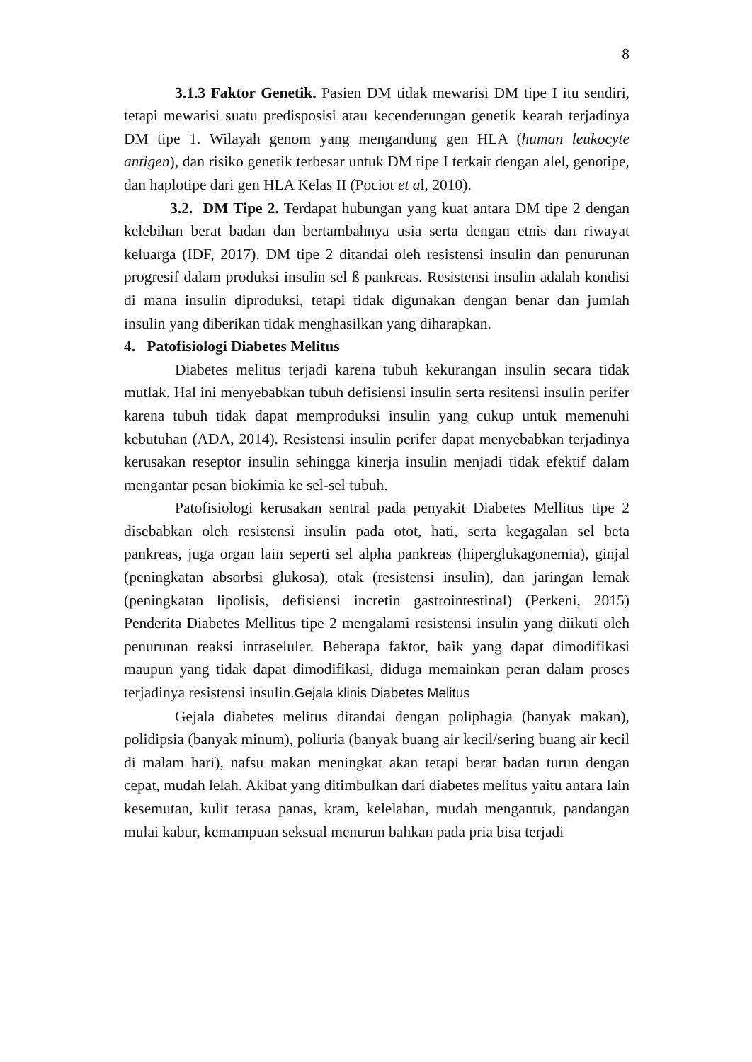8
3.1.3 Faktor Genetik. Pasien DM tidak mewarisi DM tipe I itu sendiri, tetapi mewarisi suatu predisposisi atau kecenderungan genetik kearah terjadinya DM tipe 1. Wilayah genom yang mengandung gen HLA (human leukocyte antigen), dan risiko genetik terbesar untuk DM tipe I terkait dengan alel, genotipe, dan haplotipe dari gen HLA Kelas II (Pociot et al, 2010).
3.2. DM Tipe 2. Terdapat hubungan yang kuat antara DM tipe 2 dengan kelebihan berat badan dan bertambahnya usia serta dengan etnis dan riwayat keluarga (IDF, 2017). DM tipe 2 ditandai oleh resistensi insulin dan penurunan progresif dalam produksi insulin sel ß pankreas. Resistensi insulin adalah kondisi di mana insulin diproduksi, tetapi tidak digunakan dengan benar dan jumlah insulin yang diberikan tidak menghasilkan yang diharapkan.
4. Patofisiologi Diabetes Melitus
Diabetes melitus terjadi karena tubuh kekurangan insulin secara tidak mutlak. Hal ini menyebabkan tubuh defisiensi insulin serta resitensi insulin perifer karena tubuh tidak dapat memproduksi insulin yang cukup untuk memenuhi kebutuhan (ADA, 2014). Resistensi insulin perifer dapat menyebabkan terjadinya kerusakan reseptor insulin sehingga kinerja insulin menjadi tidak efektif dalam mengantar pesan biokimia ke sel-sel tubuh.
Patofisiologi kerusakan sentral pada penyakit Diabetes Mellitus tipe 2 disebabkan oleh resistensi insulin pada otot, hati, serta kegagalan sel beta pankreas, juga organ lain seperti sel alpha pankreas (hiperglukagonemia), ginjal (peningkatan absorbsi glukosa), otak (resistensi insulin), dan jaringan lemak (peningkatan lipolisis, defisiensi incretin gastrointestinal) (Perkeni, 2015) Penderita Diabetes Mellitus tipe 2 mengalami resistensi insulin yang diikuti oleh penurunan reaksi intraseluler. Beberapa faktor, baik yang dapat dimodifikasi maupun yang tidak dapat dimodifikasi, diduga memainkan peran dalam proses terjadinya resistensi insulin.Gejala klinis Diabetes Melitus
Gejala diabetes melitus ditandai dengan poliphagia (banyak makan), polidipsia (banyak minum), poliuria (banyak buang air kecil/sering buang air kecil di malam hari), nafsu makan meningkat akan tetapi berat badan turun dengan cepat, mudah lelah. Akibat yang ditimbulkan dari diabetes melitus yaitu antara lain kesemutan, kulit terasa panas, kram, kelelahan, mudah mengantuk, pandangan mulai kabur, kemampuan seksual menurun bahkan pada pria bisa terjadi